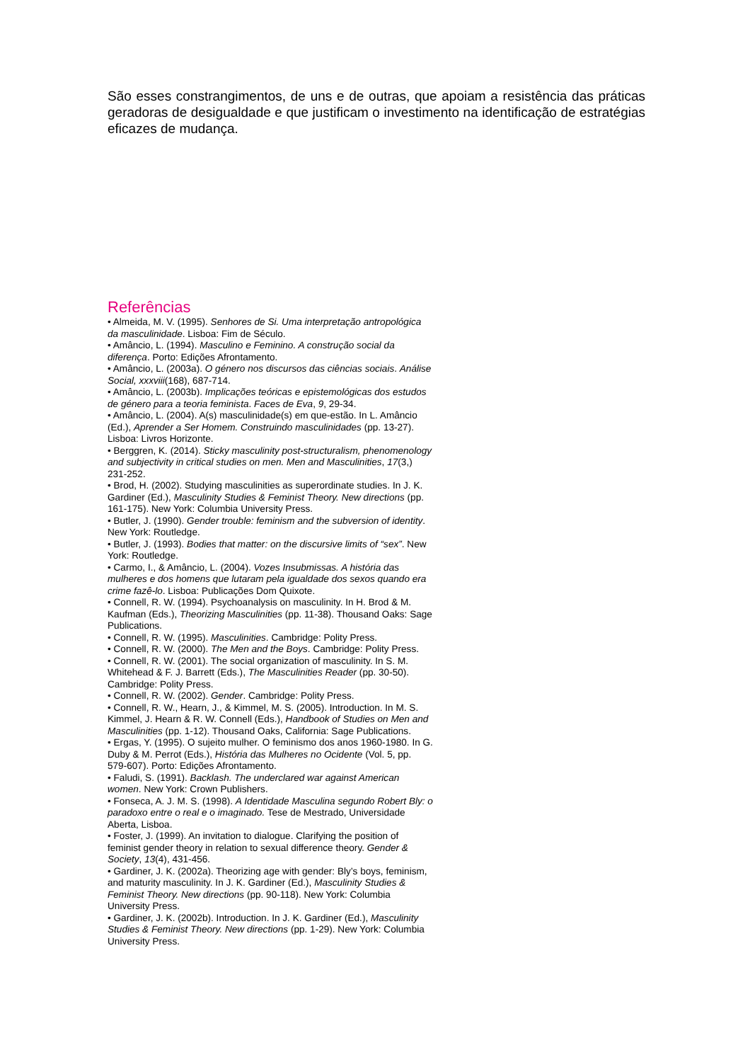São esses constrangimentos, de uns e de outras, que apoiam a resistência das práticas geradoras de desigualdade e que justificam o investimento na identificação de estratégias eficazes de mudança.
Referências
• Almeida, M. V. (1995). Senhores de Si. Uma interpretação antropológica da masculinidade. Lisboa: Fim de Século.
• Amâncio, L. (1994). Masculino e Feminino. A construção social da diferença. Porto: Edições Afrontamento.
• Amâncio, L. (2003a). O género nos discursos das ciências sociais. Análise Social, xxxviii(168), 687-714.
• Amâncio, L. (2003b). Implicações teóricas e epistemológicas dos estudos de género para a teoria feminista. Faces de Eva, 9, 29-34.
• Amâncio, L. (2004). A(s) masculinidade(s) em que-estão. In L. Amâncio (Ed.), Aprender a Ser Homem. Construindo masculinidades (pp. 13-27). Lisboa: Livros Horizonte.
• Berggren, K. (2014). Sticky masculinity post-structuralism, phenomenology and subjectivity in critical studies on men. Men and Masculinities, 17(3,) 231-252.
• Brod, H. (2002). Studying masculinities as superordinate studies. In J. K. Gardiner (Ed.), Masculinity Studies & Feminist Theory. New directions (pp. 161-175). New York: Columbia University Press.
• Butler, J. (1990). Gender trouble: feminism and the subversion of identity. New York: Routledge.
• Butler, J. (1993). Bodies that matter: on the discursive limits of “sex”. New York: Routledge.
• Carmo, I., & Amâncio, L. (2004). Vozes Insubmissas. A história das mulheres e dos homens que lutaram pela igualdade dos sexos quando era crime fazê-lo. Lisboa: Publicações Dom Quixote.
• Connell, R. W. (1994). Psychoanalysis on masculinity. In H. Brod & M. Kaufman (Eds.), Theorizing Masculinities (pp. 11-38). Thousand Oaks: Sage Publications.
• Connell, R. W. (1995). Masculinities. Cambridge: Polity Press.
• Connell, R. W. (2000). The Men and the Boys. Cambridge: Polity Press.
• Connell, R. W. (2001). The social organization of masculinity. In S. M. Whitehead & F. J. Barrett (Eds.), The Masculinities Reader (pp. 30-50). Cambridge: Polity Press.
• Connell, R. W. (2002). Gender. Cambridge: Polity Press.
• Connell, R. W., Hearn, J., & Kimmel, M. S. (2005). Introduction. In M. S. Kimmel, J. Hearn & R. W. Connell (Eds.), Handbook of Studies on Men and Masculinities (pp. 1-12). Thousand Oaks, California: Sage Publications.
• Ergas, Y. (1995). O sujeito mulher. O feminismo dos anos 1960-1980. In G. Duby & M. Perrot (Eds.), História das Mulheres no Ocidente (Vol. 5, pp. 579-607). Porto: Edições Afrontamento.
• Faludi, S. (1991). Backlash. The underclared war against American women. New York: Crown Publishers.
• Fonseca, A. J. M. S. (1998). A Identidade Masculina segundo Robert Bly: o paradoxo entre o real e o imaginado. Tese de Mestrado, Universidade Aberta, Lisboa.
• Foster, J. (1999). An invitation to dialogue. Clarifying the position of feminist gender theory in relation to sexual difference theory. Gender & Society, 13(4), 431-456.
• Gardiner, J. K. (2002a). Theorizing age with gender: Bly’s boys, feminism, and maturity masculinity. In J. K. Gardiner (Ed.), Masculinity Studies & Feminist Theory. New directions (pp. 90-118). New York: Columbia University Press.
• Gardiner, J. K. (2002b). Introduction. In J. K. Gardiner (Ed.), Masculinity Studies & Feminist Theory. New directions (pp. 1-29). New York: Columbia University Press.